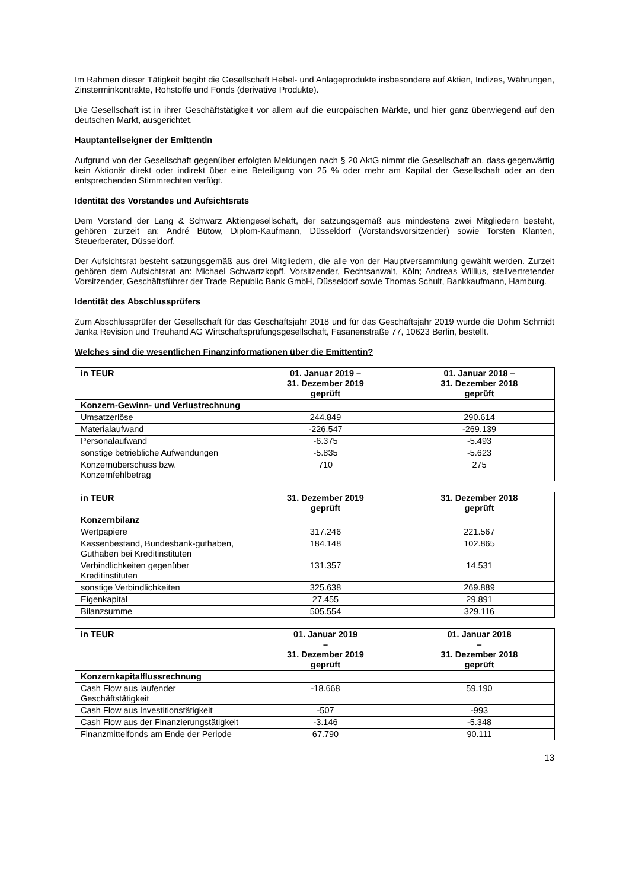Im Rahmen dieser Tätigkeit begibt die Gesellschaft Hebel- und Anlageprodukte insbesondere auf Aktien, Indizes, Währungen, Zinsterminkontrakte, Rohstoffe und Fonds (derivative Produkte).
Die Gesellschaft ist in ihrer Geschäftstätigkeit vor allem auf die europäischen Märkte, und hier ganz überwiegend auf den deutschen Markt, ausgerichtet.
Hauptanteilseigner der Emittentin
Aufgrund von der Gesellschaft gegenüber erfolgten Meldungen nach § 20 AktG nimmt die Gesellschaft an, dass gegenwärtig kein Aktionär direkt oder indirekt über eine Beteiligung von 25 % oder mehr am Kapital der Gesellschaft oder an den entsprechenden Stimmrechten verfügt.
Identität des Vorstandes und Aufsichtsrats
Dem Vorstand der Lang & Schwarz Aktiengesellschaft, der satzungsgemäß aus mindestens zwei Mitgliedern besteht, gehören zurzeit an: André Bütow, Diplom-Kaufmann, Düsseldorf (Vorstandsvorsitzender) sowie Torsten Klanten, Steuerberater, Düsseldorf.
Der Aufsichtsrat besteht satzungsgemäß aus drei Mitgliedern, die alle von der Hauptversammlung gewählt werden. Zurzeit gehören dem Aufsichtsrat an: Michael Schwartzkopff, Vorsitzender, Rechtsanwalt, Köln; Andreas Willius, stellvertretender Vorsitzender, Geschäftsführer der Trade Republic Bank GmbH, Düsseldorf sowie Thomas Schult, Bankkaufmann, Hamburg.
Identität des Abschlussprüfers
Zum Abschlussprüfer der Gesellschaft für das Geschäftsjahr 2018 und für das Geschäftsjahr 2019 wurde die Dohm Schmidt Janka Revision und Treuhand AG Wirtschaftsprüfungsgesellschaft, Fasanenstraße 77, 10623 Berlin, bestellt.
Welches sind die wesentlichen Finanzinformationen über die Emittentin?
| in TEUR | 01. Januar 2019 – 31. Dezember 2019 geprüft | 01. Januar 2018 – 31. Dezember 2018 geprüft |
| --- | --- | --- |
| Konzern-Gewinn- und Verlustrechnung | | |
| Umsatzerlöse | 244.849 | 290.614 |
| Materialaufwand | -226.547 | -269.139 |
| Personalaufwand | -6.375 | -5.493 |
| sonstige betriebliche Aufwendungen | -5.835 | -5.623 |
| Konzernüberschuss bzw. Konzernfehlbetrag | 710 | 275 |
| in TEUR | 31. Dezember 2019 geprüft | 31. Dezember 2018 geprüft |
| --- | --- | --- |
| Konzernbilanz | | |
| Wertpapiere | 317.246 | 221.567 |
| Kassenbestand, Bundesbank-guthaben, Guthaben bei Kreditinstituten | 184.148 | 102.865 |
| Verbindlichkeiten gegenüber Kreditinstituten | 131.357 | 14.531 |
| sonstige Verbindlichkeiten | 325.638 | 269.889 |
| Eigenkapital | 27.455 | 29.891 |
| Bilanzsumme | 505.554 | 329.116 |
| in TEUR | 01. Januar 2019 – 31. Dezember 2019 geprüft | 01. Januar 2018 – 31. Dezember 2018 geprüft |
| --- | --- | --- |
| Konzernkapitalflussrechnung | | |
| Cash Flow aus laufender Geschäftstätigkeit | -18.668 | 59.190 |
| Cash Flow aus Investitionstätigkeit | -507 | -993 |
| Cash Flow aus der Finanzierungstätigkeit | -3.146 | -5.348 |
| Finanzmittelfonds am Ende der Periode | 67.790 | 90.111 |
13